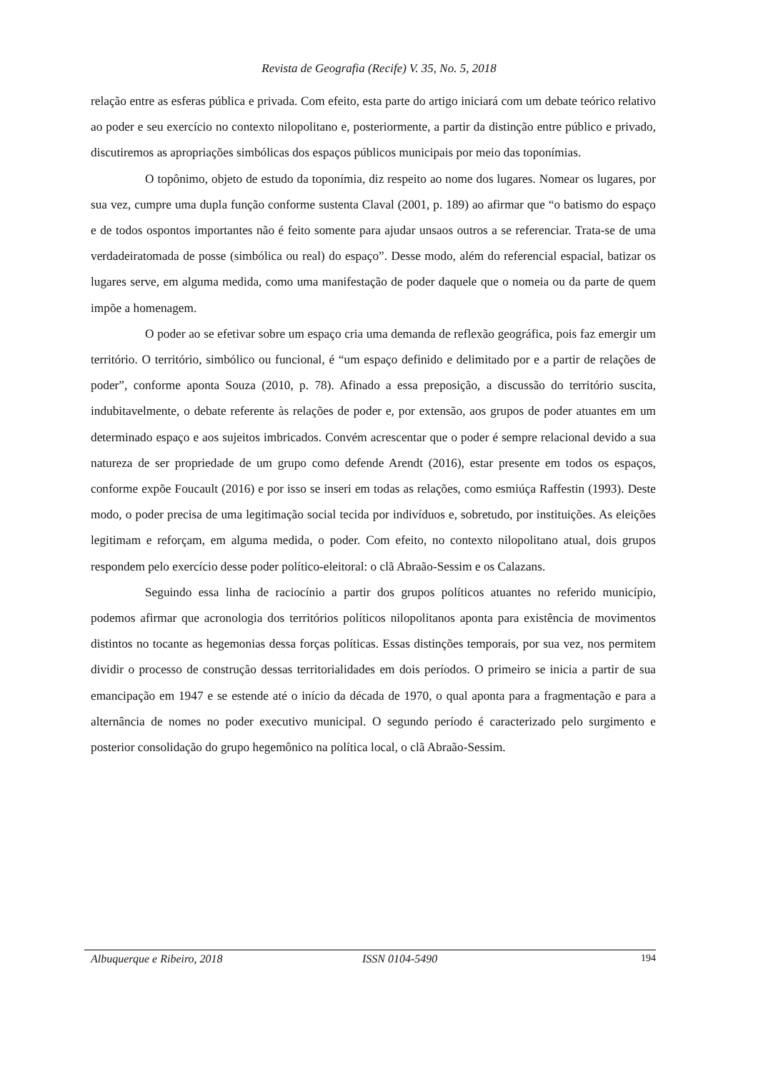Revista de Geografia (Recife) V. 35, No. 5, 2018
relação entre as esferas pública e privada. Com efeito, esta parte do artigo iniciará com um debate teórico relativo ao poder e seu exercício no contexto nilopolitano e, posteriormente, a partir da distinção entre público e privado, discutiremos as apropriações simbólicas dos espaços públicos municipais por meio das toponímias.
O topônimo, objeto de estudo da toponímia, diz respeito ao nome dos lugares. Nomear os lugares, por sua vez, cumpre uma dupla função conforme sustenta Claval (2001, p. 189) ao afirmar que “o batismo do espaço e de todos ospontos importantes não é feito somente para ajudar unsaos outros a se referenciar. Trata-se de uma verdadeiratomada de posse (simbólica ou real) do espaço”. Desse modo, além do referencial espacial, batizar os lugares serve, em alguma medida, como uma manifestação de poder daquele que o nomeia ou da parte de quem impõe a homenagem.
O poder ao se efetivar sobre um espaço cria uma demanda de reflexão geográfica, pois faz emergir um território. O território, simbólico ou funcional, é “um espaço definido e delimitado por e a partir de relações de poder”, conforme aponta Souza (2010, p. 78). Afinado a essa preposição, a discussão do território suscita, indubitavelmente, o debate referente às relações de poder e, por extensão, aos grupos de poder atuantes em um determinado espaço e aos sujeitos imbricados. Convém acrescentar que o poder é sempre relacional devido a sua natureza de ser propriedade de um grupo como defende Arendt (2016), estar presente em todos os espaços, conforme expõe Foucault (2016) e por isso se inseri em todas as relações, como esmiúça Raffestin (1993). Deste modo, o poder precisa de uma legitimação social tecida por indivíduos e, sobretudo, por instituições. As eleições legitimam e reforçam, em alguma medida, o poder. Com efeito, no contexto nilopolitano atual, dois grupos respondem pelo exercício desse poder político-eleitoral: o clã Abraão-Sessim e os Calazans.
Seguindo essa linha de raciocínio a partir dos grupos políticos atuantes no referido município, podemos afirmar que acronologia dos territórios políticos nilopolitanos aponta para existência de movimentos distintos no tocante as hegemonias dessa forças políticas. Essas distinções temporais, por sua vez, nos permitem dividir o processo de construção dessas territorialidades em dois períodos. O primeiro se inicia a partir de sua emancipação em 1947 e se estende até o início da década de 1970, o qual aponta para a fragmentação e para a alternância de nomes no poder executivo municipal. O segundo período é caracterizado pelo surgimento e posterior consolidação do grupo hegemônico na política local, o clã Abraão-Sessim.
Albuquerque e Ribeiro, 2018 ISSN 0104-5490 194